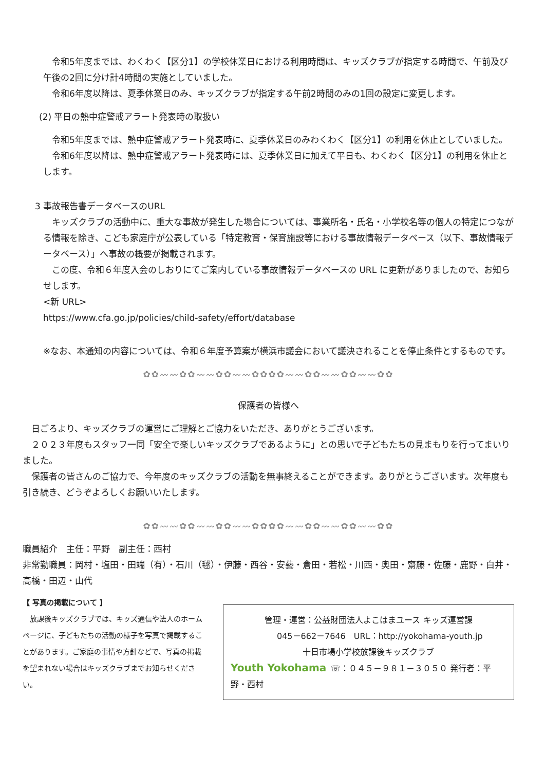令和5年度までは、わくわく【区分1】の学校休業日における利用時間は、キッズクラブが指定する時間で、午前及び午後の2回に分け計4時間の実施としていました。
令和6年度以降は、夏季休業日のみ、キッズクラブが指定する午前2時間のみの1回の設定に変更します。
(2) 平日の熱中症警戒アラート発表時の取扱い
令和5年度までは、熱中症警戒アラート発表時に、夏季休業日のみわくわく【区分1】の利用を休止としていました。
令和6年度以降は、熱中症警戒アラート発表時には、夏季休業日に加えて平日も、わくわく【区分1】の利用を休止とします。
3 事故報告書データベースのURL
キッズクラブの活動中に、重大な事故が発生した場合については、事業所名・氏名・小学校名等の個人の特定につながる情報を除き、こども家庭庁が公表している「特定教育・保育施設等における事故情報データベース（以下、事故情報データベース）」へ事故の概要が掲載されます。
この度、令和６年度入会のしおりにてご案内している事故情報データベースの URL に更新がありましたので、お知らせします。
<新 URL>
https://www.cfa.go.jp/policies/child-safety/effort/database
※なお、本通知の内容については、令和６年度予算案が横浜市議会において議決されることを停止条件とするものです。
✿✿〰〰✿✿〰〰✿✿〰〰✿✿✿✿〰〰✿✿〰〰✿✿〰〰✿✿
保護者の皆様へ
日ごろより、キッズクラブの運営にご理解とご協力をいただき、ありがとうございます。
２０２３年度もスタッフ一同「安全で楽しいキッズクラブであるように」との思いで子どもたちの見まもりを行ってまいりました。
保護者の皆さんのご協力で、今年度のキッズクラブの活動を無事終えることができます。ありがとうございます。次年度も引き続き、どうぞよろしくお願いいたします。
✿✿〰〰✿✿〰〰✿✿〰〰✿✿✿✿〰〰✿✿〰〰✿✿〰〰✿✿
職員紹介　主任：平野　副主任：西村
非常勤職員：岡村・塩田・田端（有）・石川（毬）・伊藤・西谷・安藝・倉田・若松・川西・奥田・齋藤・佐藤・鹿野・白井・高橋・田辺・山代
【 写真の掲載について 】
放課後キッズクラブでは、キッズ通信や法人のホームページに、子どもたちの活動の様子を写真で掲載することがあります。ご家庭の事情や方針などで、写真の掲載を望まれない場合はキッズクラブまでお知らせください。
管理・運営：公益財団法人よこはまユース キッズ運営課
045－662－7646　URL：http://yokohama-youth.jp
十日市場小学校放課後キッズクラブ
Youth Yokohama ☏：０４５－９８１－３０５０ 発行者：平野・西村